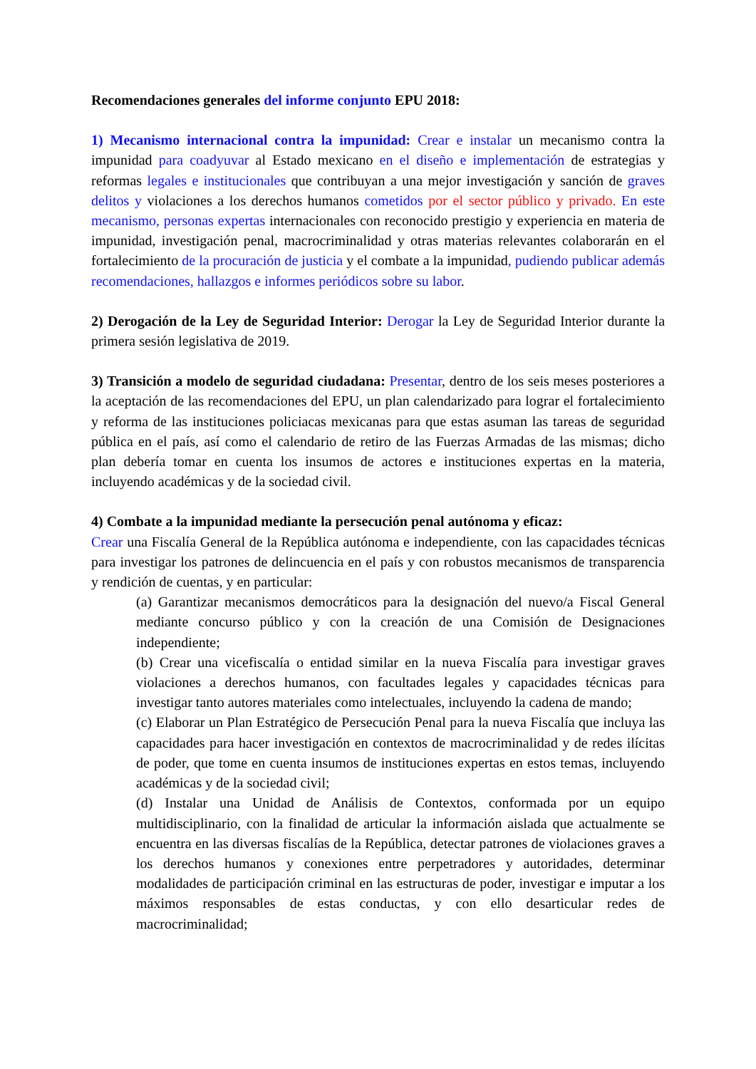Recomendaciones generales del informe conjunto EPU 2018:
1) Mecanismo internacional contra la impunidad: Crear e instalar un mecanismo contra la impunidad para coadyuvar al Estado mexicano en el diseño e implementación de estrategias y reformas legales e institucionales que contribuyan a una mejor investigación y sanción de graves delitos y violaciones a los derechos humanos cometidos por el sector público y privado. En este mecanismo, personas expertas internacionales con reconocido prestigio y experiencia en materia de impunidad, investigación penal, macrocriminalidad y otras materias relevantes colaborarán en el fortalecimiento de la procuración de justicia y el combate a la impunidad, pudiendo publicar además recomendaciones, hallazgos e informes periódicos sobre su labor.
2) Derogación de la Ley de Seguridad Interior: Derogar la Ley de Seguridad Interior durante la primera sesión legislativa de 2019.
3) Transición a modelo de seguridad ciudadana: Presentar, dentro de los seis meses posteriores a la aceptación de las recomendaciones del EPU, un plan calendarizado para lograr el fortalecimiento y reforma de las instituciones policiacas mexicanas para que estas asuman las tareas de seguridad pública en el país, así como el calendario de retiro de las Fuerzas Armadas de las mismas; dicho plan debería tomar en cuenta los insumos de actores e instituciones expertas en la materia, incluyendo académicas y de la sociedad civil.
4) Combate a la impunidad mediante la persecución penal autónoma y eficaz:
Crear una Fiscalía General de la República autónoma e independiente, con las capacidades técnicas para investigar los patrones de delincuencia en el país y con robustos mecanismos de transparencia y rendición de cuentas, y en particular:
(a) Garantizar mecanismos democráticos para la designación del nuevo/a Fiscal General mediante concurso público y con la creación de una Comisión de Designaciones independiente;
(b) Crear una vicefiscalía o entidad similar en la nueva Fiscalía para investigar graves violaciones a derechos humanos, con facultades legales y capacidades técnicas para investigar tanto autores materiales como intelectuales, incluyendo la cadena de mando;
(c) Elaborar un Plan Estratégico de Persecución Penal para la nueva Fiscalía que incluya las capacidades para hacer investigación en contextos de macrocriminalidad y de redes ilícitas de poder, que tome en cuenta insumos de instituciones expertas en estos temas, incluyendo académicas y de la sociedad civil;
(d) Instalar una Unidad de Análisis de Contextos, conformada por un equipo multidisciplinario, con la finalidad de articular la información aislada que actualmente se encuentra en las diversas fiscalías de la República, detectar patrones de violaciones graves a los derechos humanos y conexiones entre perpetradores y autoridades, determinar modalidades de participación criminal en las estructuras de poder, investigar e imputar a los máximos responsables de estas conductas, y con ello desarticular redes de macrocriminalidad;